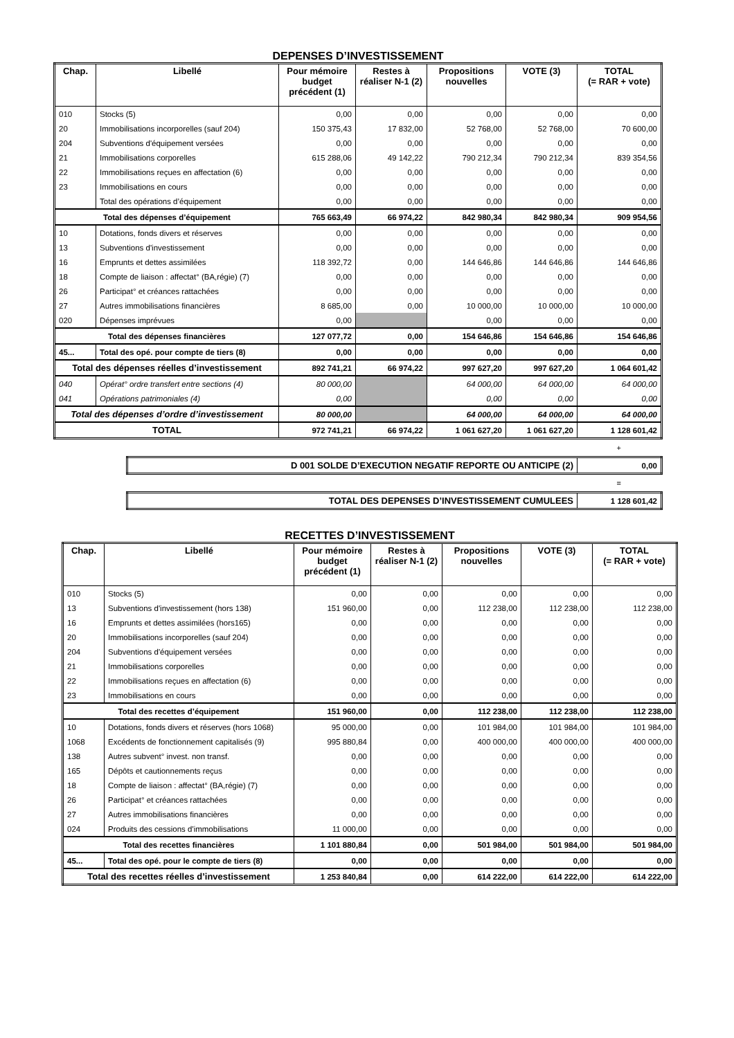DEPENSES D’INVESTISSEMENT
| Chap. | Libellé | Pour mémoire budget précédent (1) | Restes à réaliser N-1 (2) | Propositions nouvelles | VOTE (3) | TOTAL (= RAR + vote) |
| --- | --- | --- | --- | --- | --- | --- |
| 010 | Stocks (5) | 0,00 | 0,00 | 0,00 | 0,00 | 0,00 |
| 20 | Immobilisations incorporelles (sauf 204) | 150 375,43 | 17 832,00 | 52 768,00 | 52 768,00 | 70 600,00 |
| 204 | Subventions d'équipement versées | 0,00 | 0,00 | 0,00 | 0,00 | 0,00 |
| 21 | Immobilisations corporelles | 615 288,06 | 49 142,22 | 790 212,34 | 790 212,34 | 839 354,56 |
| 22 | Immobilisations reçues en affectation (6) | 0,00 | 0,00 | 0,00 | 0,00 | 0,00 |
| 23 | Immobilisations en cours | 0,00 | 0,00 | 0,00 | 0,00 | 0,00 |
| | Total des opérations d’équipement | 0,00 | 0,00 | 0,00 | 0,00 | 0,00 |
| Total des dépenses d’équipement | | 765 663,49 | 66 974,22 | 842 980,34 | 842 980,34 | 909 954,56 |
| 10 | Dotations, fonds divers et réserves | 0,00 | 0,00 | 0,00 | 0,00 | 0,00 |
| 13 | Subventions d'investissement | 0,00 | 0,00 | 0,00 | 0,00 | 0,00 |
| 16 | Emprunts et dettes assimilées | 118 392,72 | 0,00 | 144 646,86 | 144 646,86 | 144 646,86 |
| 18 | Compte de liaison : affectat° (BA,régie) (7) | 0,00 | 0,00 | 0,00 | 0,00 | 0,00 |
| 26 | Participat° et créances rattachées | 0,00 | 0,00 | 0,00 | 0,00 | 0,00 |
| 27 | Autres immobilisations financières | 8 685,00 | 0,00 | 10 000,00 | 10 000,00 | 10 000,00 |
| 020 | Dépenses imprévues | 0,00 | | 0,00 | 0,00 | 0,00 |
| Total des dépenses financières | | 127 077,72 | 0,00 | 154 646,86 | 154 646,86 | 154 646,86 |
| 45... | Total des opé. pour compte de tiers (8) | 0,00 | 0,00 | 0,00 | 0,00 | 0,00 |
| Total des dépenses réelles d’investissement | | 892 741,21 | 66 974,22 | 997 627,20 | 997 627,20 | 1 064 601,42 |
| 040 | Opérat° ordre transfert entre sections (4) | 80 000,00 | | 64 000,00 | 64 000,00 | 64 000,00 |
| 041 | Opérations patrimoniales (4) | 0,00 | | 0,00 | 0,00 | 0,00 |
| Total des dépenses d’ordre d’investissement | | 80 000,00 | | 64 000,00 | 64 000,00 | 64 000,00 |
| TOTAL | | 972 741,21 | 66 974,22 | 1 061 627,20 | 1 061 627,20 | 1 128 601,42 |
+
| D 001 SOLDE D’EXECUTION NEGATIF REPORTE OU ANTICIPE (2) | 0,00 |
=
| TOTAL DES DEPENSES D’INVESTISSEMENT CUMULEES | 1 128 601,42 |
RECETTES D’INVESTISSEMENT
| Chap. | Libellé | Pour mémoire budget précédent (1) | Restes à réaliser N-1 (2) | Propositions nouvelles | VOTE (3) | TOTAL (= RAR + vote) |
| --- | --- | --- | --- | --- | --- | --- |
| 010 | Stocks (5) | 0,00 | 0,00 | 0,00 | 0,00 | 0,00 |
| 13 | Subventions d'investissement (hors 138) | 151 960,00 | 0,00 | 112 238,00 | 112 238,00 | 112 238,00 |
| 16 | Emprunts et dettes assimilées (hors165) | 0,00 | 0,00 | 0,00 | 0,00 | 0,00 |
| 20 | Immobilisations incorporelles (sauf 204) | 0,00 | 0,00 | 0,00 | 0,00 | 0,00 |
| 204 | Subventions d'équipement versées | 0,00 | 0,00 | 0,00 | 0,00 | 0,00 |
| 21 | Immobilisations corporelles | 0,00 | 0,00 | 0,00 | 0,00 | 0,00 |
| 22 | Immobilisations reçues en affectation (6) | 0,00 | 0,00 | 0,00 | 0,00 | 0,00 |
| 23 | Immobilisations en cours | 0,00 | 0,00 | 0,00 | 0,00 | 0,00 |
| Total des recettes d’équipement | | 151 960,00 | 0,00 | 112 238,00 | 112 238,00 | 112 238,00 |
| 10 | Dotations, fonds divers et réserves (hors 1068) | 95 000,00 | 0,00 | 101 984,00 | 101 984,00 | 101 984,00 |
| 1068 | Excédents de fonctionnement capitalisés (9) | 995 880,84 | 0,00 | 400 000,00 | 400 000,00 | 400 000,00 |
| 138 | Autres subvent° invest. non transf. | 0,00 | 0,00 | 0,00 | 0,00 | 0,00 |
| 165 | Dépôts et cautionnements reçus | 0,00 | 0,00 | 0,00 | 0,00 | 0,00 |
| 18 | Compte de liaison : affectat° (BA,régie) (7) | 0,00 | 0,00 | 0,00 | 0,00 | 0,00 |
| 26 | Participat° et créances rattachées | 0,00 | 0,00 | 0,00 | 0,00 | 0,00 |
| 27 | Autres immobilisations financières | 0,00 | 0,00 | 0,00 | 0,00 | 0,00 |
| 024 | Produits des cessions d'immobilisations | 11 000,00 | 0,00 | 0,00 | 0,00 | 0,00 |
| Total des recettes financières | | 1 101 880,84 | 0,00 | 501 984,00 | 501 984,00 | 501 984,00 |
| 45... | Total des opé. pour le compte de tiers (8) | 0,00 | 0,00 | 0,00 | 0,00 | 0,00 |
| Total des recettes réelles d’investissement | | 1 253 840,84 | 0,00 | 614 222,00 | 614 222,00 | 614 222,00 |